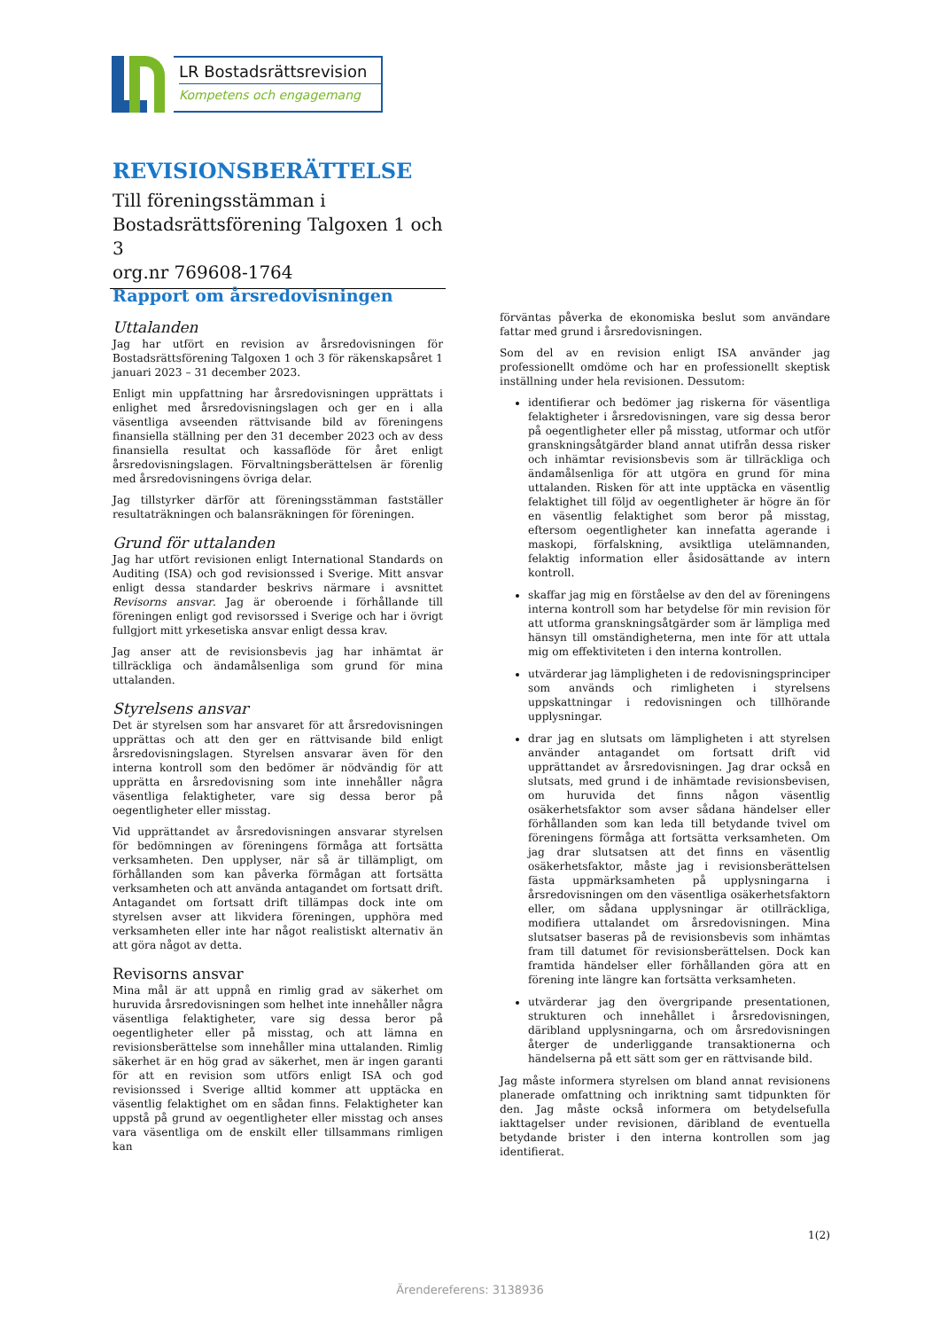LR Bostadsrättsrevision
Kompetens och engagemang
REVISIONSBERÄTTELSE
Till föreningsstämman i
Bostadsrättsförening Talgoxen 1 och 3
org.nr 769608-1764
Rapport om årsredovisningen
Uttalanden
Jag har utfört en revision av årsredovisningen för Bostadsrättsförening Talgoxen 1 och 3 för räkenskapsåret 1 januari 2023 – 31 december 2023.
Enligt min uppfattning har årsredovisningen upprättats i enlighet med årsredovisningslagen och ger en i alla väsentliga avseenden rättvisande bild av föreningens finansiella ställning per den 31 december 2023 och av dess finansiella resultat och kassaflöde för året enligt årsredovisningslagen. Förvaltningsberättelsen är förenlig med årsredovisningens övriga delar.
Jag tillstyrker därför att föreningsstämman fastställer resultaträkningen och balansräkningen för föreningen.
Grund för uttalanden
Jag har utfört revisionen enligt International Standards on Auditing (ISA) och god revisionssed i Sverige. Mitt ansvar enligt dessa standarder beskrivs närmare i avsnittet Revisorns ansvar. Jag är oberoende i förhållande till föreningen enligt god revisorssed i Sverige och har i övrigt fullgjort mitt yrkesetiska ansvar enligt dessa krav.
Jag anser att de revisionsbevis jag har inhämtat är tillräckliga och ändamålsenliga som grund för mina uttalanden.
Styrelsens ansvar
Det är styrelsen som har ansvaret för att årsredovisningen upprättas och att den ger en rättvisande bild enligt årsredovisningslagen. Styrelsen ansvarar även för den interna kontroll som den bedömer är nödvändig för att upprätta en årsredovisning som inte innehåller några väsentliga felaktigheter, vare sig dessa beror på oegentligheter eller misstag.
Vid upprättandet av årsredovisningen ansvarar styrelsen för bedömningen av föreningens förmåga att fortsätta verksamheten. Den upplyser, när så är tillämpligt, om förhållanden som kan påverka förmågan att fortsätta verksamheten och att använda antagandet om fortsatt drift. Antagandet om fortsatt drift tillämpas dock inte om styrelsen avser att likvidera föreningen, upphöra med verksamheten eller inte har något realistiskt alternativ än att göra något av detta.
Revisorns ansvar
Mina mål är att uppnå en rimlig grad av säkerhet om huruvida årsredovisningen som helhet inte innehåller några väsentliga felaktigheter, vare sig dessa beror på oegentligheter eller på misstag, och att lämna en revisionsberättelse som innehåller mina uttalanden. Rimlig säkerhet är en hög grad av säkerhet, men är ingen garanti för att en revision som utförs enligt ISA och god revisionssed i Sverige alltid kommer att upptäcka en väsentlig felaktighet om en sådan finns. Felaktigheter kan uppstå på grund av oegentligheter eller misstag och anses vara väsentliga om de enskilt eller tillsammans rimligen kan
förväntas påverka de ekonomiska beslut som användare fattar med grund i årsredovisningen.
Som del av en revision enligt ISA använder jag professionellt omdöme och har en professionellt skeptisk inställning under hela revisionen. Dessutom:
identifierar och bedömer jag riskerna för väsentliga felaktigheter i årsredovisningen, vare sig dessa beror på oegentligheter eller på misstag, utformar och utför granskningsåtgärder bland annat utifrån dessa risker och inhämtar revisionsbevis som är tillräckliga och ändamålsenliga för att utgöra en grund för mina uttalanden. Risken för att inte upptäcka en väsentlig felaktighet till följd av oegentligheter är högre än för en väsentlig felaktighet som beror på misstag, eftersom oegentligheter kan innefatta agerande i maskopi, förfalskning, avsiktliga utelämnanden, felaktig information eller åsidosättande av intern kontroll.
skaffar jag mig en förståelse av den del av föreningens interna kontroll som har betydelse för min revision för att utforma granskningsåtgärder som är lämpliga med hänsyn till omständigheterna, men inte för att uttala mig om effektiviteten i den interna kontrollen.
utvärderar jag lämpligheten i de redovisningsprinciper som används och rimligheten i styrelsens uppskattningar i redovisningen och tillhörande upplysningar.
drar jag en slutsats om lämpligheten i att styrelsen använder antagandet om fortsatt drift vid upprättandet av årsredovisningen. Jag drar också en slutsats, med grund i de inhämtade revisionsbevisen, om huruvida det finns någon väsentlig osäkerhetsfaktor som avser sådana händelser eller förhållanden som kan leda till betydande tvivel om föreningens förmåga att fortsätta verksamheten. Om jag drar slutsatsen att det finns en väsentlig osäkerhetsfaktor, måste jag i revisionsberättelsen fästa uppmärksamheten på upplysningarna i årsredovisningen om den väsentliga osäkerhetsfaktorn eller, om sådana upplysningar är otillräckliga, modifiera uttalandet om årsredovisningen. Mina slutsatser baseras på de revisionsbevis som inhämtas fram till datumet för revisionsberättelsen. Dock kan framtida händelser eller förhållanden göra att en förening inte längre kan fortsätta verksamheten.
utvärderar jag den övergripande presentationen, strukturen och innehållet i årsredovisningen, däribland upplysningarna, och om årsredovisningen återger de underliggande transaktionerna och händelserna på ett sätt som ger en rättvisande bild.
Jag måste informera styrelsen om bland annat revisionens planerade omfattning och inriktning samt tidpunkten för den. Jag måste också informera om betydelsefulla iakttagelser under revisionen, däribland de eventuella betydande brister i den interna kontrollen som jag identifierat.
1(2)
Ärendereferens: 3138936